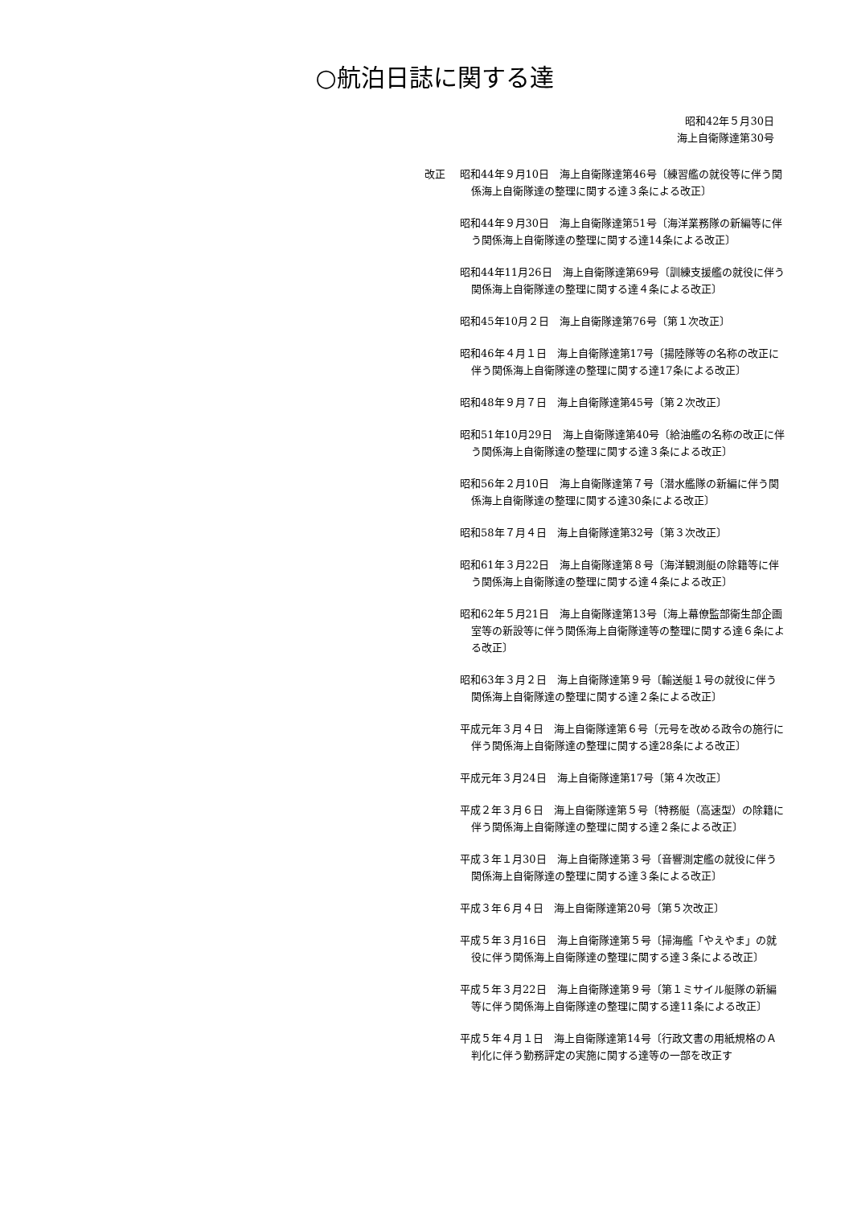○航泊日誌に関する達
昭和42年５月30日
海上自衛隊達第30号
改正 昭和44年９月10日　海上自衛隊達第46号〔練習艦の就役等に伴う関係海上自衛隊達の整理に関する達３条による改正〕
昭和44年９月30日　海上自衛隊達第51号〔海洋業務隊の新編等に伴う関係海上自衛隊達の整理に関する達14条による改正〕
昭和44年11月26日　海上自衛隊達第69号〔訓練支援艦の就役に伴う関係海上自衛隊達の整理に関する達４条による改正〕
昭和45年10月２日　海上自衛隊達第76号〔第１次改正〕
昭和46年４月１日　海上自衛隊達第17号〔揚陸隊等の名称の改正に伴う関係海上自衛隊達の整理に関する達17条による改正〕
昭和48年９月７日　海上自衛隊達第45号〔第２次改正〕
昭和51年10月29日　海上自衛隊達第40号〔給油艦の名称の改正に伴う関係海上自衛隊達の整理に関する達３条による改正〕
昭和56年２月10日　海上自衛隊達第７号〔潜水艦隊の新編に伴う関係海上自衛隊達の整理に関する達30条による改正〕
昭和58年７月４日　海上自衛隊達第32号〔第３次改正〕
昭和61年３月22日　海上自衛隊達第８号〔海洋観測艇の除籍等に伴う関係海上自衛隊達の整理に関する達４条による改正〕
昭和62年５月21日　海上自衛隊達第13号〔海上幕僚監部衛生部企画室等の新設等に伴う関係海上自衛隊達等の整理に関する達６条による改正〕
昭和63年３月２日　海上自衛隊達第９号〔輸送艇１号の就役に伴う関係海上自衛隊達の整理に関する達２条による改正〕
平成元年３月４日　海上自衛隊達第６号〔元号を改める政令の施行に伴う関係海上自衛隊達の整理に関する達28条による改正〕
平成元年３月24日　海上自衛隊達第17号〔第４次改正〕
平成２年３月６日　海上自衛隊達第５号〔特務艇（高速型）の除籍に伴う関係海上自衛隊達の整理に関する達２条による改正〕
平成３年１月30日　海上自衛隊達第３号〔音響測定艦の就役に伴う関係海上自衛隊達の整理に関する達３条による改正〕
平成３年６月４日　海上自衛隊達第20号〔第５次改正〕
平成５年３月16日　海上自衛隊達第５号〔掃海艦「やえやま」の就役に伴う関係海上自衛隊達の整理に関する達３条による改正〕
平成５年３月22日　海上自衛隊達第９号〔第１ミサイル艇隊の新編等に伴う関係海上自衛隊達の整理に関する達11条による改正〕
平成５年４月１日　海上自衛隊達第14号〔行政文書の用紙規格のＡ判化に伴う勤務評定の実施に関する達等の一部を改正す